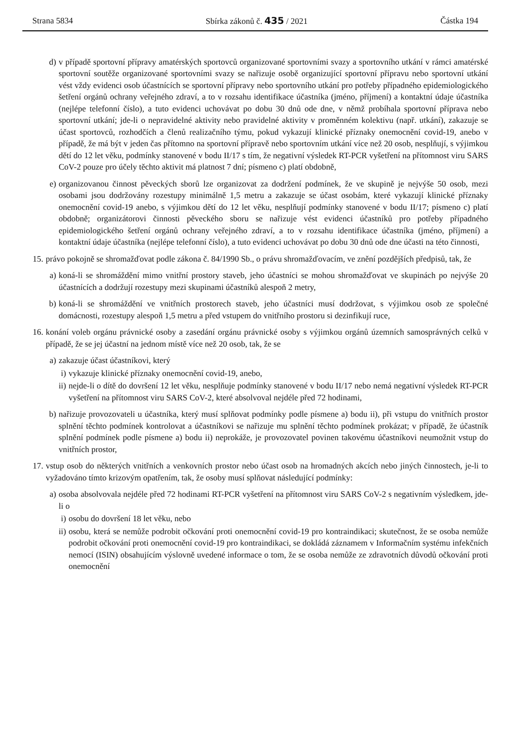Strana 5834 Sbírka zákonů č. 435 / 2021 Částka 194
d) v případě sportovní přípravy amatérských sportovců organizované sportovními svazy a sportovního utkání v rámci amatérské sportovní soutěže organizované sportovními svazy se nařizuje osobě organizující sportovní přípravu nebo sportovní utkání vést vždy evidenci osob účastnících se sportovní přípravy nebo sportovního utkání pro potřeby případného epidemiologického šetření orgánů ochrany veřejného zdraví, a to v rozsahu identifikace účastníka (jméno, příjmení) a kontaktní údaje účastníka (nejlépe telefonní číslo), a tuto evidenci uchovávat po dobu 30 dnů ode dne, v němž probíhala sportovní příprava nebo sportovní utkání; jde-li o nepravidelné aktivity nebo pravidelné aktivity v proměnném kolektivu (např. utkání), zakazuje se účast sportovců, rozhodčích a členů realizačního týmu, pokud vykazují klinické příznaky onemocnění covid-19, anebo v případě, že má být v jeden čas přítomno na sportovní přípravě nebo sportovním utkání více než 20 osob, nesplňují, s výjimkou dětí do 12 let věku, podmínky stanovené v bodu II/17 s tím, že negativní výsledek RT-PCR vyšetření na přítomnost viru SARS CoV-2 pouze pro účely těchto aktivit má platnost 7 dní; písmeno c) platí obdobně,
e) organizovanou činnost pěveckých sborů lze organizovat za dodržení podmínek, že ve skupině je nejvýše 50 osob, mezi osobami jsou dodržovány rozestupy minimálně 1,5 metru a zakazuje se účast osobám, které vykazují klinické příznaky onemocnění covid-19 anebo, s výjimkou dětí do 12 let věku, nesplňují podmínky stanovené v bodu II/17; písmeno c) platí obdobně; organizátorovi činnosti pěveckého sboru se nařizuje vést evidenci účastníků pro potřeby případného epidemiologického šetření orgánů ochrany veřejného zdraví, a to v rozsahu identifikace účastníka (jméno, příjmení) a kontaktní údaje účastníka (nejlépe telefonní číslo), a tuto evidenci uchovávat po dobu 30 dnů ode dne účasti na této činnosti,
15. právo pokojně se shromažďovat podle zákona č. 84/1990 Sb., o právu shromažďovacím, ve znění pozdějších předpisů, tak, že
a) koná-li se shromáždění mimo vnitřní prostory staveb, jeho účastníci se mohou shromažďovat ve skupinách po nejvýše 20 účastnících a dodržují rozestupy mezi skupinami účastníků alespoň 2 metry,
b) koná-li se shromáždění ve vnitřních prostorech staveb, jeho účastníci musí dodržovat, s výjimkou osob ze společné domácnosti, rozestupy alespoň 1,5 metru a před vstupem do vnitřního prostoru si dezinfikují ruce,
16. konání voleb orgánu právnické osoby a zasedání orgánu právnické osoby s výjimkou orgánů územních samosprávných celků v případě, že se jej účastní na jednom místě více než 20 osob, tak, že se
a) zakazuje účast účastníkovi, který
i) vykazuje klinické příznaky onemocnění covid-19, anebo,
ii) nejde-li o dítě do dovršení 12 let věku, nesplňuje podmínky stanovené v bodu II/17 nebo nemá negativní výsledek RT-PCR vyšetření na přítomnost viru SARS CoV-2, které absolvoval nejdéle před 72 hodinami,
b) nařizuje provozovateli u účastníka, který musí splňovat podmínky podle písmene a) bodu ii), při vstupu do vnitřních prostor splnění těchto podmínek kontrolovat a účastníkovi se nařizuje mu splnění těchto podmínek prokázat; v případě, že účastník splnění podmínek podle písmene a) bodu ii) neprokáže, je provozovatel povinen takovému účastníkovi neumožnit vstup do vnitřních prostor,
17. vstup osob do některých vnitřních a venkovních prostor nebo účast osob na hromadných akcích nebo jiných činnostech, je-li to vyžadováno tímto krizovým opatřením, tak, že osoby musí splňovat následující podmínky:
a) osoba absolvovala nejdéle před 72 hodinami RT-PCR vyšetření na přítomnost viru SARS CoV-2 s negativním výsledkem, jde-li o
i) osobu do dovršení 18 let věku, nebo
ii) osobu, která se nemůže podrobit očkování proti onemocnění covid-19 pro kontraindikaci; skutečnost, že se osoba nemůže podrobit očkování proti onemocnění covid-19 pro kontraindikaci, se dokládá záznamem v Informačním systému infekčních nemocí (ISIN) obsahujícím výslovně uvedené informace o tom, že se osoba nemůže ze zdravotních důvodů očkování proti onemocnění